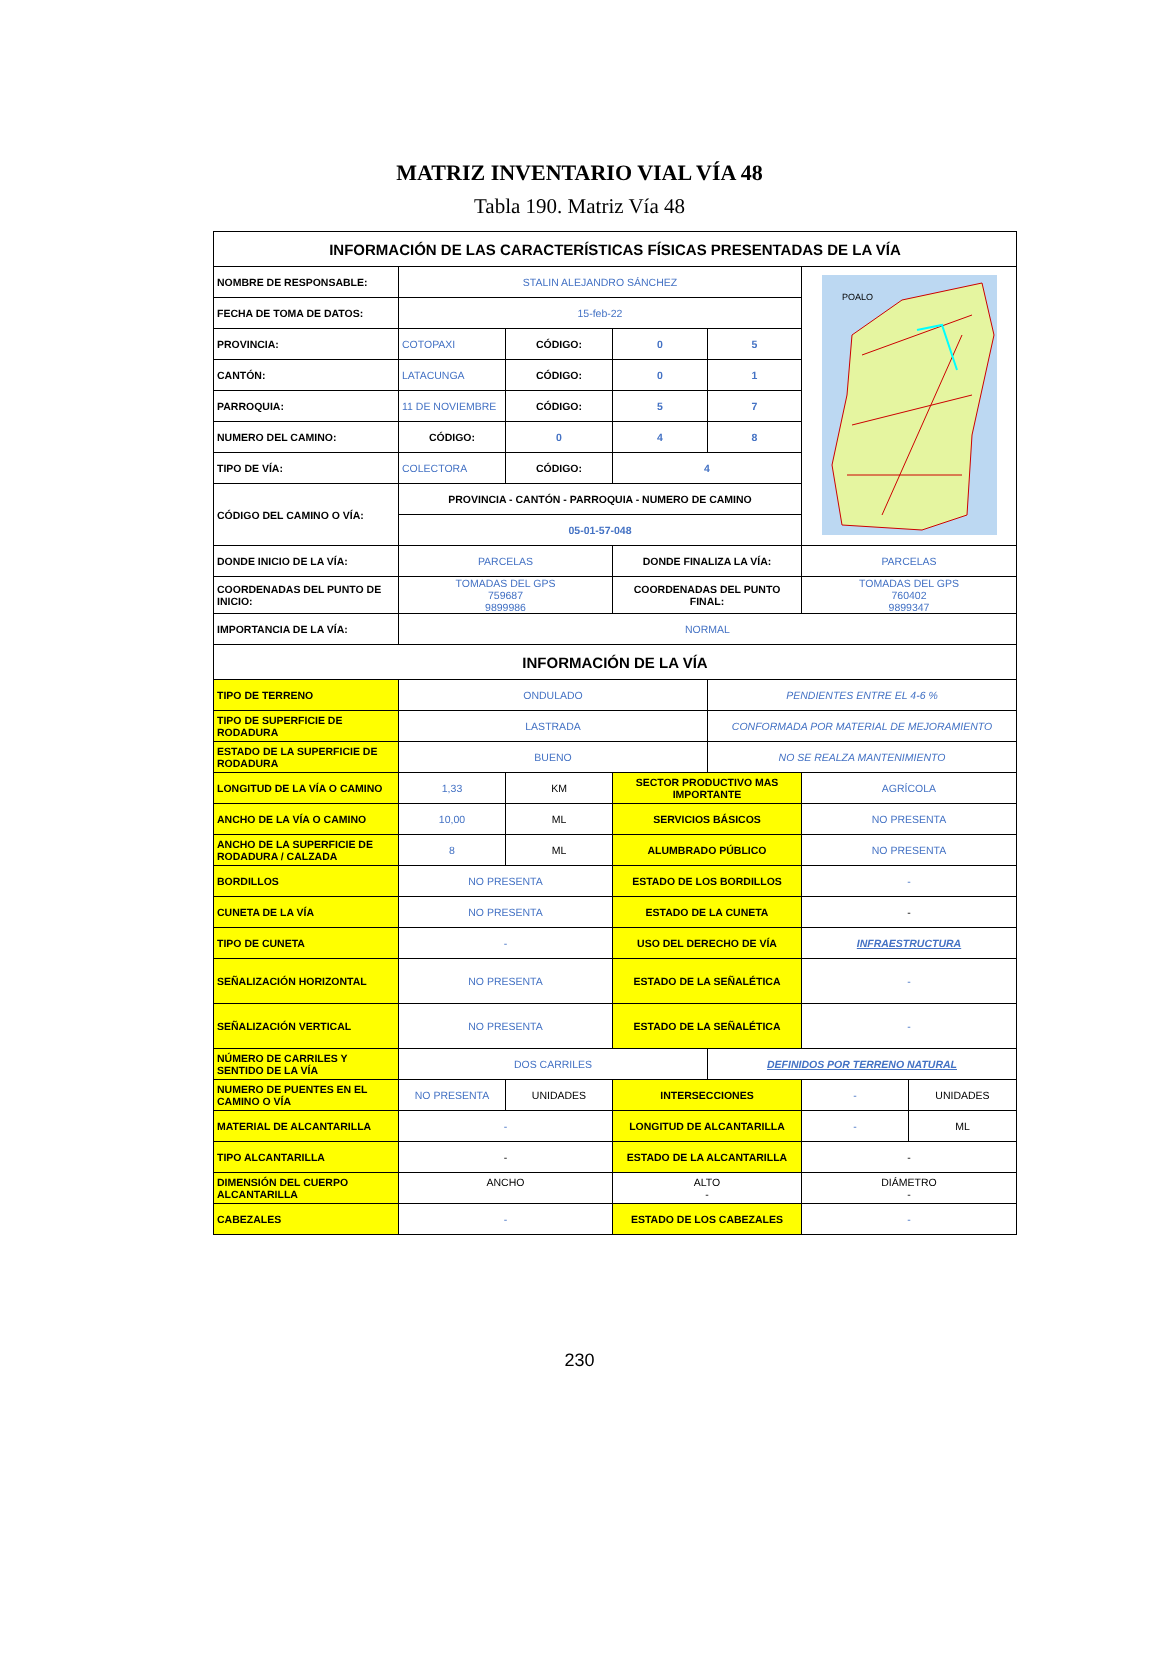MATRIZ INVENTARIO VIAL VÍA 48
Tabla 190. Matriz Vía 48
| INFORMACIÓN DE LAS CARACTERÍSTICAS FÍSICAS PRESENTADAS DE LA VÍA | | | | | | |
| --- | --- | --- | --- | --- | --- | --- |
| NOMBRE DE RESPONSABLE: | STALIN ALEJANDRO SÁNCHEZ | | | | POALO | |
| FECHA DE TOMA DE DATOS: | 15-feb-22 | | | | | |
| PROVINCIA: | COTOPAXI | CÓDIGO: | 0 | 5 | | |
| CANTÓN: | LATACUNGA | CÓDIGO: | 0 | 1 | | |
| PARROQUIA: | 11 DE NOVIEMBRE | CÓDIGO: | 5 | 7 | | |
| NUMERO DEL CAMINO: | CÓDIGO: | 0 | 4 | 8 | | |
| TIPO DE VÍA: | COLECTORA | CÓDIGO: | 4 | | | |
| CÓDIGO DEL CAMINO O VÍA: | PROVINCIA - CANTÓN - PARROQUIA - NUMERO DE CAMINO | | | | | |
| | 05-01-57-048 | | | | | |
| DONDE INICIO DE LA VÍA: | PARCELAS | | DONDE FINALIZA LA VÍA: | | PARCELAS | |
| COORDENADAS DEL PUNTO DE INICIO: | TOMADAS DEL GPS 759687 9899986 | | COORDENADAS DEL PUNTO FINAL: | | TOMADAS DEL GPS 760402 9899347 | |
| IMPORTANCIA DE LA VÍA: | NORMAL | | | | | |
| INFORMACIÓN DE LA VÍA | | | | | | |
| TIPO DE TERRENO | ONDULADO | | | PENDIENTES ENTRE EL 4-6 % | | |
| TIPO DE SUPERFICIE DE RODADURA | LASTRADA | | | CONFORMADA POR MATERIAL DE MEJORAMIENTO | | |
| ESTADO DE LA SUPERFICIE DE RODADURA | BUENO | | | NO SE REALZA MANTENIMIENTO | | |
| LONGITUD DE LA VÍA O CAMINO | 1,33 | KM | SECTOR PRODUCTIVO MAS IMPORTANTE | | AGRÍCOLA | |
| ANCHO DE LA VÍA O CAMINO | 10,00 | ML | SERVICIOS BÁSICOS | | NO PRESENTA | |
| ANCHO DE LA SUPERFICIE DE RODADURA / CALZADA | 8 | ML | ALUMBRADO PÚBLICO | | NO PRESENTA | |
| BORDILLOS | NO PRESENTA | | ESTADO DE LOS BORDILLOS | | - | |
| CUNETA DE LA VÍA | NO PRESENTA | | ESTADO DE LA CUNETA | | - | |
| TIPO DE CUNETA | - | | USO DEL DERECHO DE VÍA | | INFRAESTRUCTURA | |
| SEÑALIZACIÓN HORIZONTAL | NO PRESENTA | | ESTADO DE LA SEÑALÉTICA | | - | |
| SEÑALIZACIÓN VERTICAL | NO PRESENTA | | ESTADO DE LA SEÑALÉTICA | | - | |
| NÚMERO DE CARRILES Y SENTIDO DE LA VÍA | DOS CARRILES | | | DEFINIDOS POR TERRENO NATURAL | | |
| NUMERO DE PUENTES EN EL CAMINO O VÍA | NO PRESENTA | UNIDADES | INTERSECCIONES | | - | UNIDADES |
| MATERIAL DE ALCANTARILLA | - | | LONGITUD DE ALCANTARILLA | | - | ML |
| TIPO ALCANTARILLA | - | | ESTADO DE LA ALCANTARILLA | | - | |
| DIMENSIÓN DEL CUERPO ALCANTARILLA | ANCHO | | ALTO - | | DIÁMETRO - | |
| CABEZALES | - | | ESTADO DE LOS CABEZALES | | - | |
230